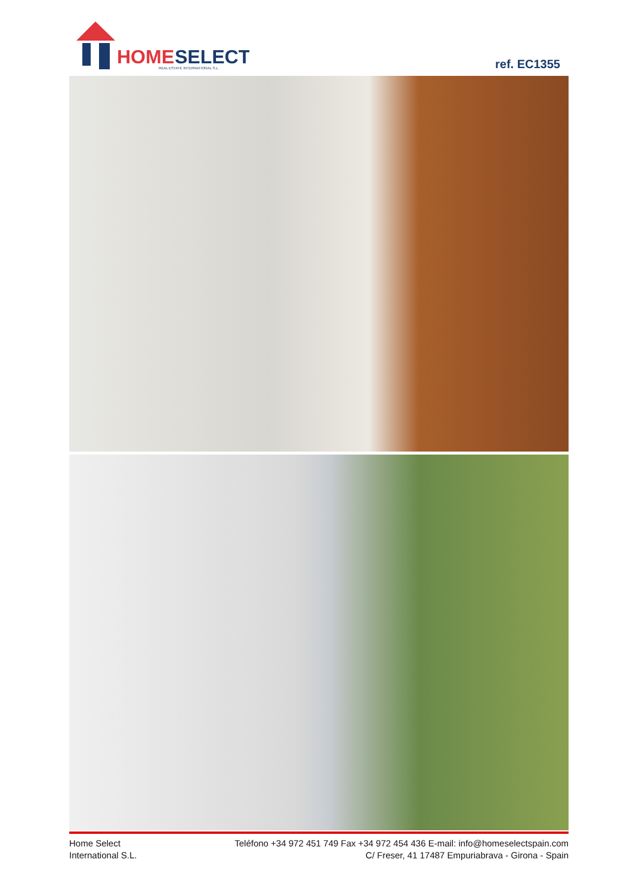HOME
SELECT
REAL ESTATE INTERNATIONAL S.L.
ref. EC1355
Home Select
International S.L.
Teléfono +34 972 451 749 Fax +34 972 454 436 E-mail: info@homeselectspain.com
C/ Freser, 41 17487 Empuriabrava - Girona - Spain